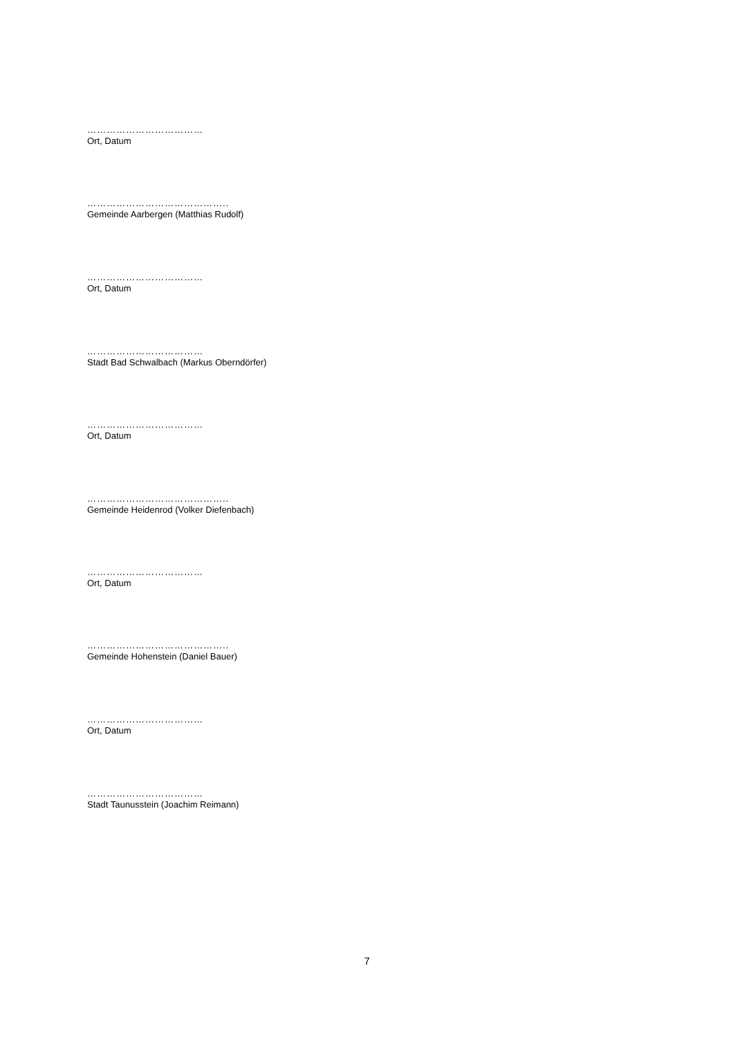………………………………
Ort, Datum
……………………………………..
Gemeinde Aarbergen (Matthias Rudolf)
………………………………
Ort, Datum
………………………………
Stadt Bad Schwalbach (Markus Oberndörfer)
………………………………
Ort, Datum
……………………………………..
Gemeinde Heidenrod (Volker Diefenbach)
………………………………
Ort, Datum
……………………………………..
Gemeinde Hohenstein (Daniel Bauer)
………………………………
Ort, Datum
………………………………
Stadt Taunusstein (Joachim Reimann)
7